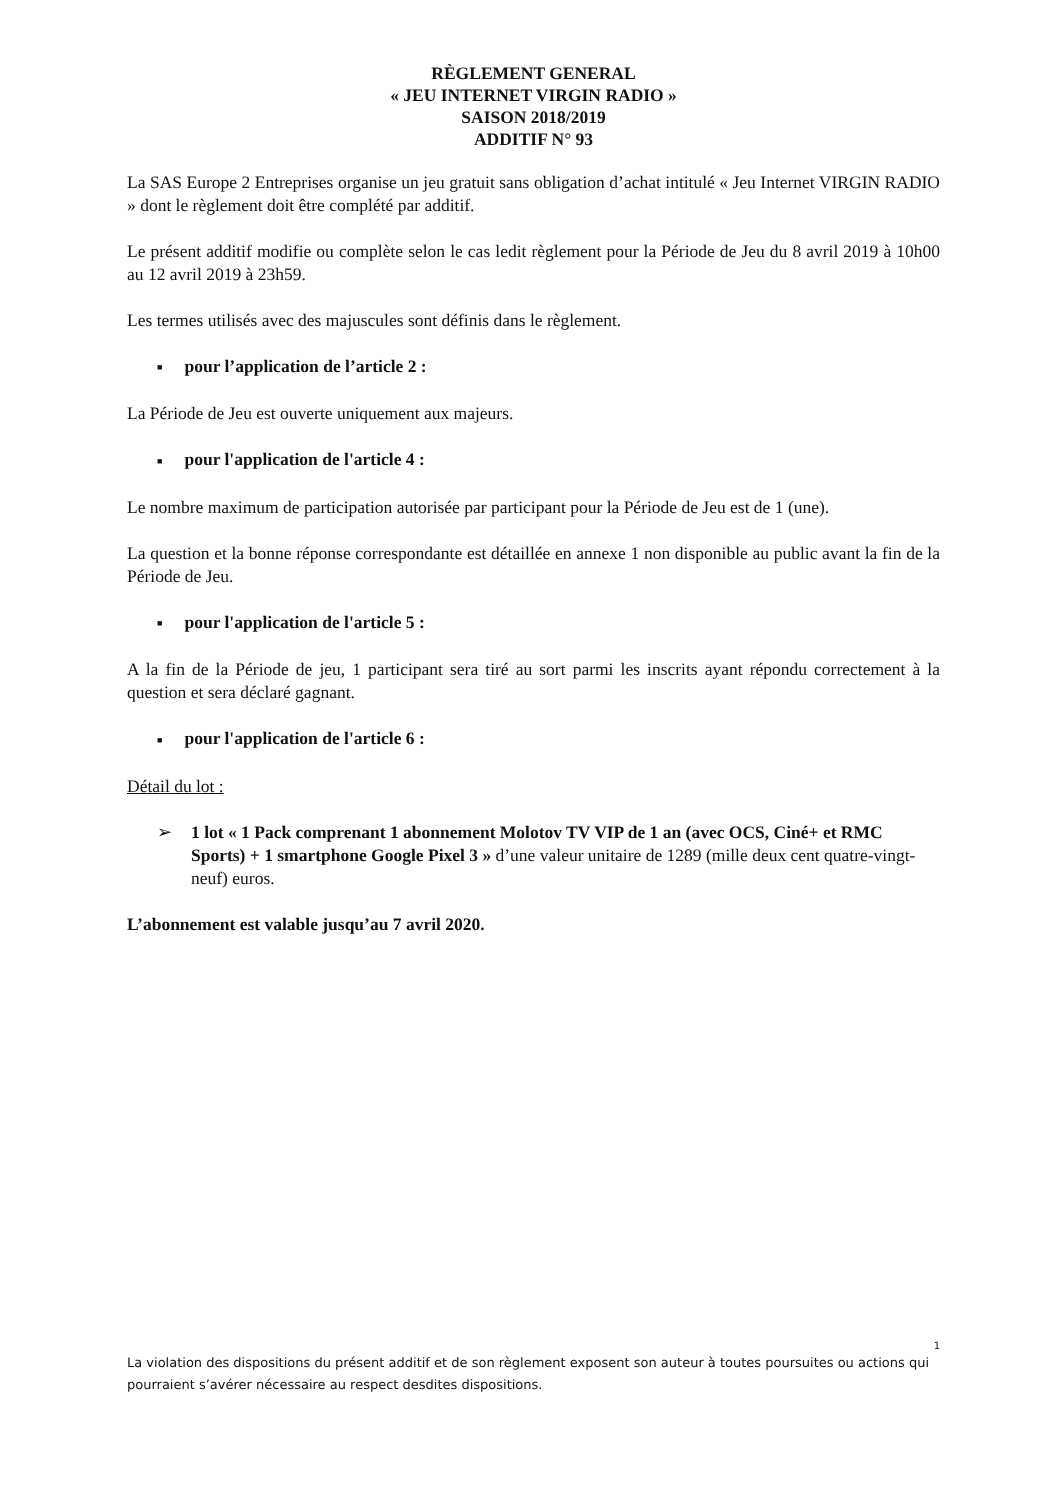RÈGLEMENT GENERAL
« JEU INTERNET VIRGIN RADIO »
SAISON 2018/2019
ADDITIF N° 93
La SAS Europe 2 Entreprises organise un jeu gratuit sans obligation d’achat intitulé « Jeu Internet VIRGIN RADIO » dont le règlement doit être complété par additif.
Le présent additif modifie ou complète selon le cas ledit règlement pour la Période de Jeu du 8 avril 2019 à 10h00 au 12 avril 2019 à 23h59.
Les termes utilisés avec des majuscules sont définis dans le règlement.
■ pour l’application de l’article 2 :
La Période de Jeu est ouverte uniquement aux majeurs.
■ pour l'application de l'article 4 :
Le nombre maximum de participation autorisée par participant pour la Période de Jeu est de 1 (une).
La question et la bonne réponse correspondante est détaillée en annexe 1 non disponible au public avant la fin de la Période de Jeu.
■ pour l'application de l'article 5 :
A la fin de la Période de jeu, 1 participant sera tiré au sort parmi les inscrits ayant répondu correctement à la question et sera déclaré gagnant.
■ pour l'application de l'article 6 :
Détail du lot :
➢ 1 lot « 1 Pack comprenant 1 abonnement Molotov TV VIP de 1 an (avec OCS, Ciné+ et RMC Sports) + 1 smartphone Google Pixel 3 » d’une valeur unitaire de 1289 (mille deux cent quatre-vingt-neuf) euros.
L’abonnement est valable jusqu’au 7 avril 2020.
1
La violation des dispositions du présent additif et de son règlement exposent son auteur à toutes poursuites ou actions qui pourraient s’avérer nécessaire au respect desdites dispositions.